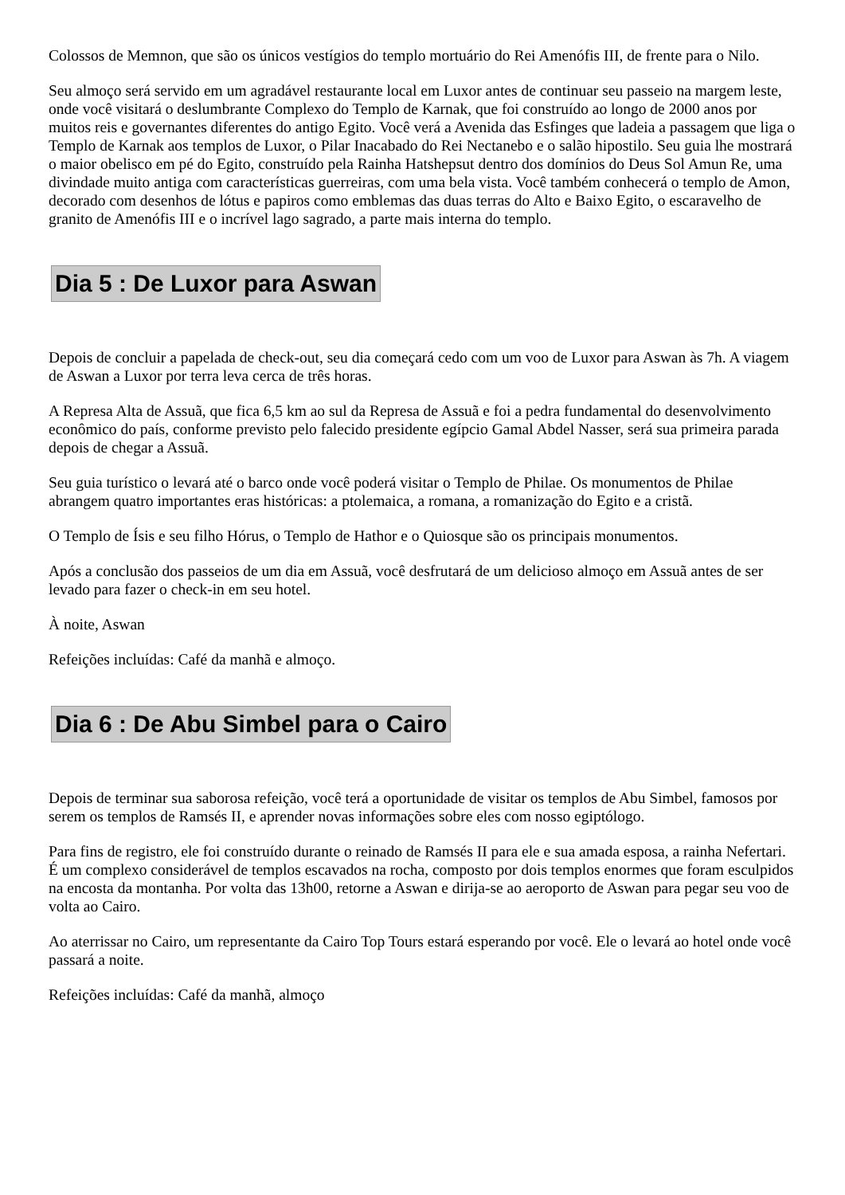Colossos de Memnon, que são os únicos vestígios do templo mortuário do Rei Amenófis III, de frente para o Nilo.
Seu almoço será servido em um agradável restaurante local em Luxor antes de continuar seu passeio na margem leste, onde você visitará o deslumbrante Complexo do Templo de Karnak, que foi construído ao longo de 2000 anos por muitos reis e governantes diferentes do antigo Egito. Você verá a Avenida das Esfinges que ladeia a passagem que liga o Templo de Karnak aos templos de Luxor, o Pilar Inacabado do Rei Nectanebo e o salão hipostilo. Seu guia lhe mostrará o maior obelisco em pé do Egito, construído pela Rainha Hatshepsut dentro dos domínios do Deus Sol Amun Re, uma divindade muito antiga com características guerreiras, com uma bela vista. Você também conhecerá o templo de Amon, decorado com desenhos de lótus e papiros como emblemas das duas terras do Alto e Baixo Egito, o escaravelho de granito de Amenófis III e o incrível lago sagrado, a parte mais interna do templo.
Dia 5 : De Luxor para Aswan
Depois de concluir a papelada de check-out, seu dia começará cedo com um voo de Luxor para Aswan às 7h. A viagem de Aswan a Luxor por terra leva cerca de três horas.
A Represa Alta de Assuã, que fica 6,5 km ao sul da Represa de Assuã e foi a pedra fundamental do desenvolvimento econômico do país, conforme previsto pelo falecido presidente egípcio Gamal Abdel Nasser, será sua primeira parada depois de chegar a Assuã.
Seu guia turístico o levará até o barco onde você poderá visitar o Templo de Philae. Os monumentos de Philae abrangem quatro importantes eras históricas: a ptolemaica, a romana, a romanização do Egito e a cristã.
O Templo de Ísis e seu filho Hórus, o Templo de Hathor e o Quiosque são os principais monumentos.
Após a conclusão dos passeios de um dia em Assuã, você desfrutará de um delicioso almoço em Assuã antes de ser levado para fazer o check-in em seu hotel.
À noite, Aswan
Refeições incluídas: Café da manhã e almoço.
Dia 6 : De Abu Simbel para o Cairo
Depois de terminar sua saborosa refeição, você terá a oportunidade de visitar os templos de Abu Simbel, famosos por serem os templos de Ramsés II, e aprender novas informações sobre eles com nosso egiptólogo.
Para fins de registro, ele foi construído durante o reinado de Ramsés II para ele e sua amada esposa, a rainha Nefertari. É um complexo considerável de templos escavados na rocha, composto por dois templos enormes que foram esculpidos na encosta da montanha. Por volta das 13h00, retorne a Aswan e dirija-se ao aeroporto de Aswan para pegar seu voo de volta ao Cairo.
Ao aterrissar no Cairo, um representante da Cairo Top Tours estará esperando por você. Ele o levará ao hotel onde você passará a noite.
Refeições incluídas: Café da manhã, almoço